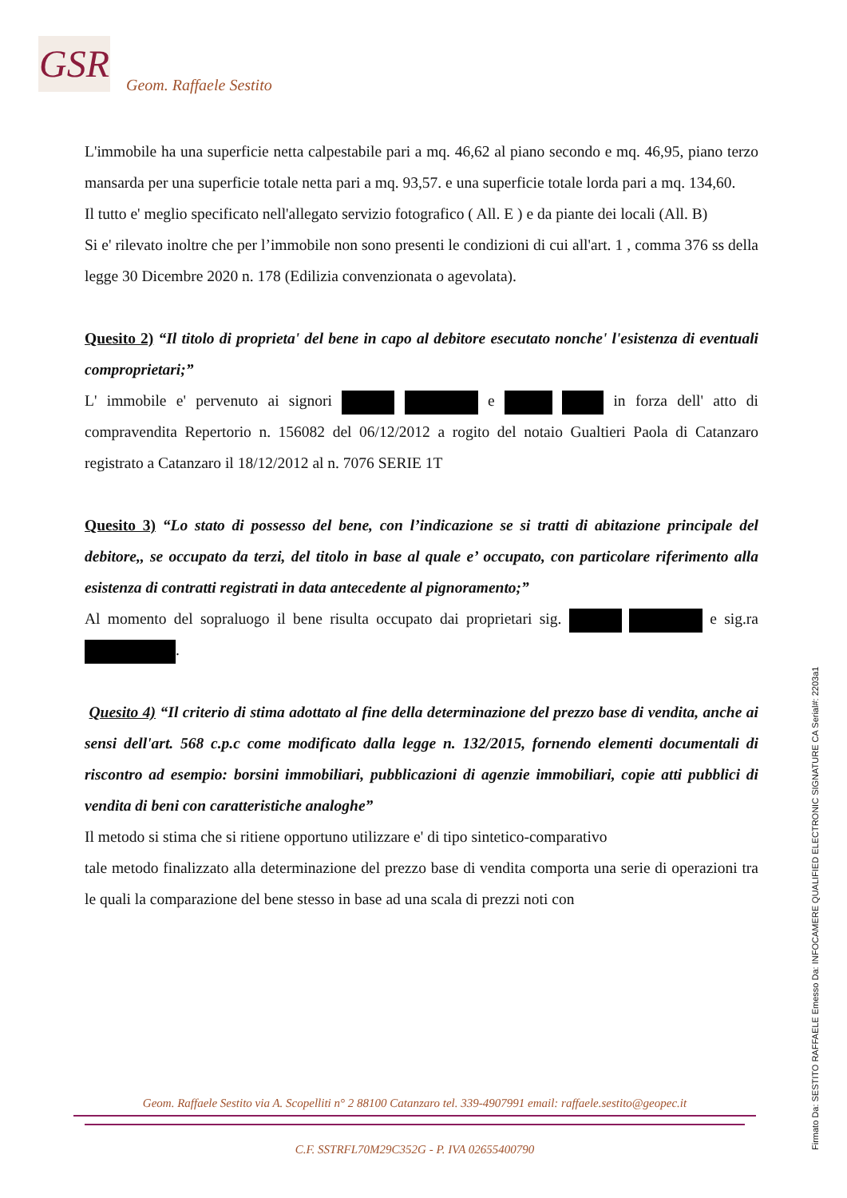GSR
Geom. Raffaele Sestito
L'immobile ha una superficie netta calpestabile pari a mq. 46,62 al piano secondo e mq. 46,95, piano terzo mansarda per una superficie totale netta pari a mq. 93,57. e una superficie totale lorda pari a mq. 134,60.
Il tutto e' meglio specificato nell'allegato servizio fotografico ( All. E ) e da piante dei locali (All. B)
Si e' rilevato inoltre che per l’immobile non sono presenti le condizioni di cui all'art. 1 , comma 376 ss della legge 30 Dicembre 2020 n. 178 (Edilizia convenzionata o agevolata).
Quesito 2) “Il titolo di proprieta' del bene in capo al debitore esecutato nonche' l'esistenza di eventuali comproprietari;”
L' immobile e' pervenuto ai signori e in forza dell' atto di compravendita Repertorio n. 156082 del 06/12/2012 a rogito del notaio Gualtieri Paola di Catanzaro registrato a Catanzaro il 18/12/2012 al n. 7076 SERIE 1T
Quesito 3) “Lo stato di possesso del bene, con l’indicazione se si tratti di abitazione principale del debitore,, se occupato da terzi, del titolo in base al quale e’ occupato, con particolare riferimento alla esistenza di contratti registrati in data antecedente al pignoramento;”
Al momento del sopraluogo il bene risulta occupato dai proprietari sig. e sig.ra .
Quesito 4) “Il criterio di stima adottato al fine della determinazione del prezzo base di vendita, anche ai sensi dell'art. 568 c.p.c come modificato dalla legge n. 132/2015, fornendo elementi documentali di riscontro ad esempio: borsini immobiliari, pubblicazioni di agenzie immobiliari, copie atti pubblici di vendita di beni con caratteristiche analoghe”
Il metodo si stima che si ritiene opportuno utilizzare e' di tipo sintetico-comparativo
tale metodo finalizzato alla determinazione del prezzo base di vendita comporta una serie di operazioni tra le quali la comparazione del bene stesso in base ad una scala di prezzi noti con
Geom. Raffaele Sestito via A. Scopelliti n° 2 88100 Catanzaro tel. 339-4907991 email: raffaele.sestito@geopec.it
C.F. SSTRFL70M29C352G - P. IVA 02655400790
Firmato Da: SESTITO RAFFAELE Emesso Da: INFOCAMERE QUALIFIED ELECTRONIC SIGNATURE CA Serial#: 2203a1